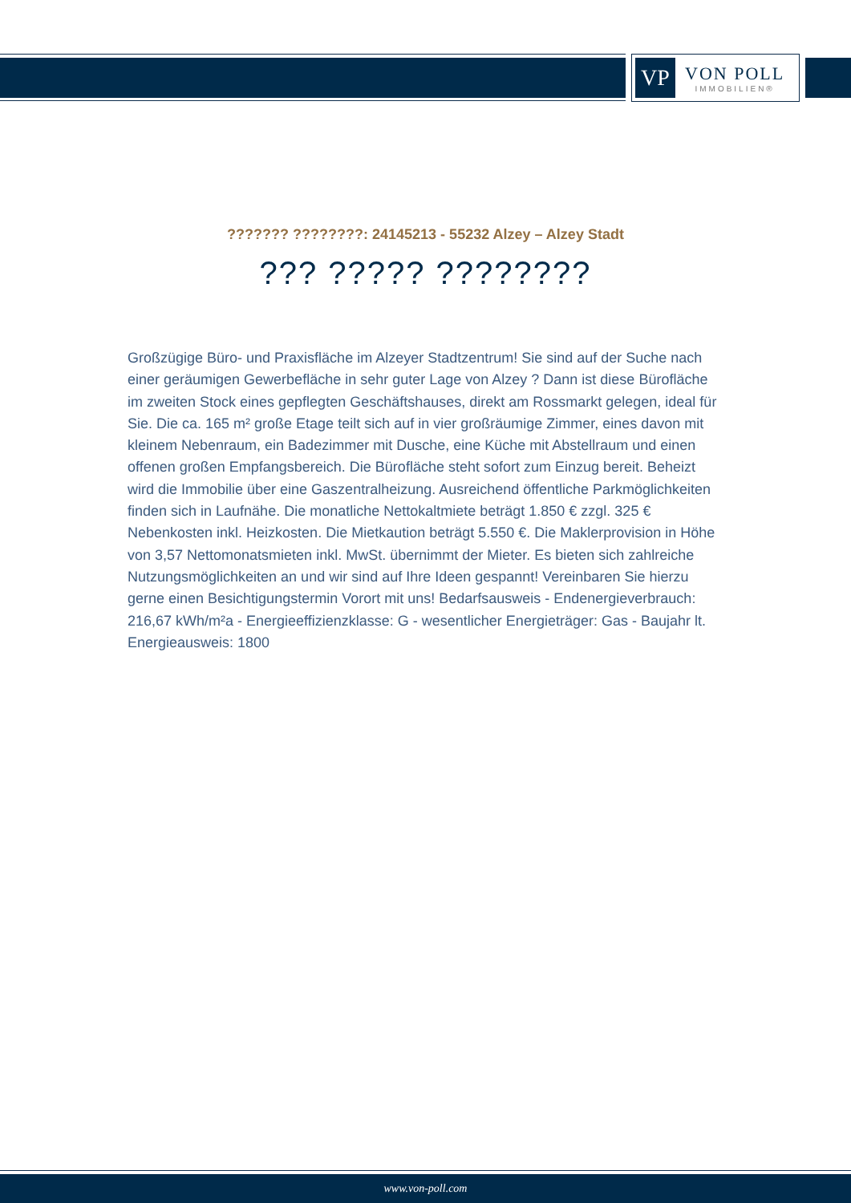VP
VON POLL
IMMOBILIEN®
??????? ????????: 24145213 - 55232 Alzey – Alzey Stadt
??? ????? ????????
Großzügige Büro- und Praxisfläche im Alzeyer Stadtzentrum! Sie sind auf der Suche nach einer geräumigen Gewerbefläche in sehr guter Lage von Alzey ? Dann ist diese Bürofläche im zweiten Stock eines gepflegten Geschäftshauses, direkt am Rossmarkt gelegen, ideal für Sie. Die ca. 165 m² große Etage teilt sich auf in vier großräumige Zimmer, eines davon mit kleinem Nebenraum, ein Badezimmer mit Dusche, eine Küche mit Abstellraum und einen offenen großen Empfangsbereich. Die Bürofläche steht sofort zum Einzug bereit. Beheizt wird die Immobilie über eine Gaszentralheizung. Ausreichend öffentliche Parkmöglichkeiten finden sich in Laufnähe. Die monatliche Nettokaltmiete beträgt 1.850 € zzgl. 325 € Nebenkosten inkl. Heizkosten. Die Mietkaution beträgt 5.550 €. Die Maklerprovision in Höhe von 3,57 Nettomonatsmieten inkl. MwSt. übernimmt der Mieter. Es bieten sich zahlreiche Nutzungsmöglichkeiten an und wir sind auf Ihre Ideen gespannt! Vereinbaren Sie hierzu gerne einen Besichtigungstermin Vorort mit uns! Bedarfsausweis - Endenergieverbrauch: 216,67 kWh/m²a - Energieeffizienzklasse: G - wesentlicher Energieträger: Gas - Baujahr lt. Energieausweis: 1800
www.von-poll.com